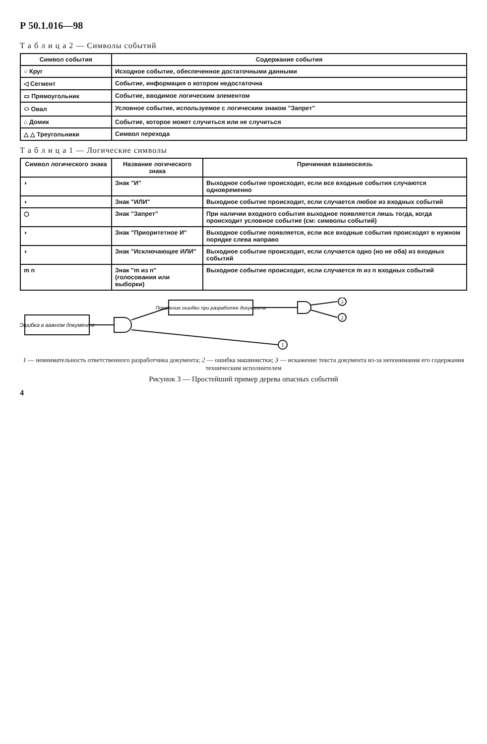Р 50.1.016—98
Т а б л и ц а 2 — Символы событий
| Символ события | Содержание события |
| --- | --- |
| ○ Круг | Исходное событие, обеспеченное достаточными данными |
| ◁ Сегмент | Событие, информация о котором недостаточна |
| ▭ Прямоугольник | Событие, вводимое логическим элементом |
| ⬭ Овал | Условное событие, используемое с логическим знаком "Запрет" |
| ⌂ Домик | Событие, которое может случиться или не случиться |
| △ △ Треугольники | Символ перехода |
Т а б л и ц а 1 — Логические символы
| Символ логического знака | Название логического знака | Причинная взаимосвязь |
| --- | --- | --- |
| ◗ | Знак "И" | Выходное событие происходит, если все входные события случаются одновременно |
| ◗ | Знак "ИЛИ" | Выходное событие происходит, если случается любое из входных событий |
| ⬡ | Знак "Запрет" | При наличии входного события выходное появляется лишь тогда, когда происходит условное событие (см: символы событий) |
| ◗ | Знак "Приоритетное И" | Выходное событие появляется, если все входные события происходят в нужном порядке слева направо |
| ◗ | Знак "Исключающее ИЛИ" | Выходное событие происходит, если случается одно (но не оба) из входных событий |
| m n | Знак "m из n" (голосования или выборки) | Выходное событие происходит, если случается m из n входных событий |
Ошибка в важном документе
1
Появление ошибки при разработке документа
3
2
1 — невнимательность ответственного разработчика документа; 2 — ошибка машинистки; 3 — искажение текста документа из-за непонимания его содержания техническим исполнителем
Рисунок 3 — Простейший пример дерева опасных событий
4